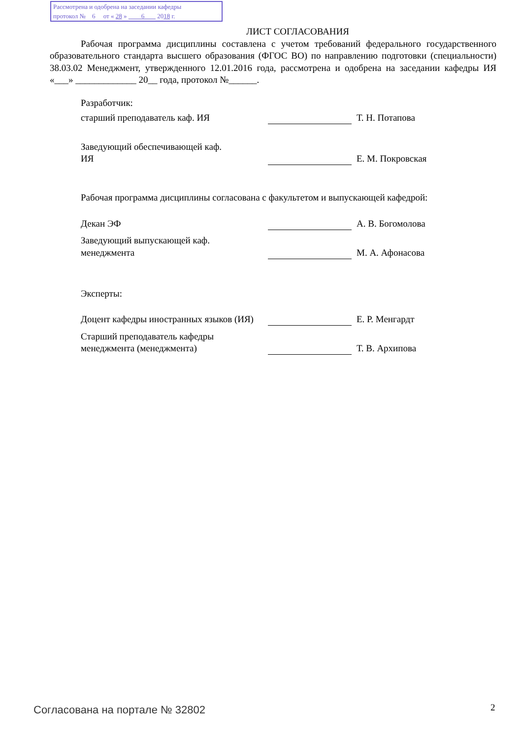Рассмотрена и одобрена на заседании кафедры
протокол № 6 от « 28 » 6 2018 г.
ЛИСТ СОГЛАСОВАНИЯ
Рабочая программа дисциплины составлена с учетом требований федерального государственного образовательного стандарта высшего образования (ФГОС ВО) по направлению подготовки (специальности) 38.03.02 Менеджмент, утвержденного 12.01.2016 года, рассмотрена и одобрена на заседании кафедры ИЯ «___» _____________ 20__ года, протокол №______.
Разработчик:
| старший преподаватель каф. ИЯ | | Т. Н. Потапова |
| Заведующий обеспечивающей каф. ИЯ | | Е. М. Покровская |
Рабочая программа дисциплины согласована с факультетом и выпускающей кафедрой:
| Декан ЭФ | | А. В. Богомолова |
| Заведующий выпускающей каф. менеджмента | | М. А. Афонасова |
Эксперты:
| Доцент кафедры иностранных языков (ИЯ) | | Е. Р. Менгардт |
| Старший преподаватель кафедры менеджмента (менеджмента) | | Т. В. Архипова |
Согласована на портале № 32802 2